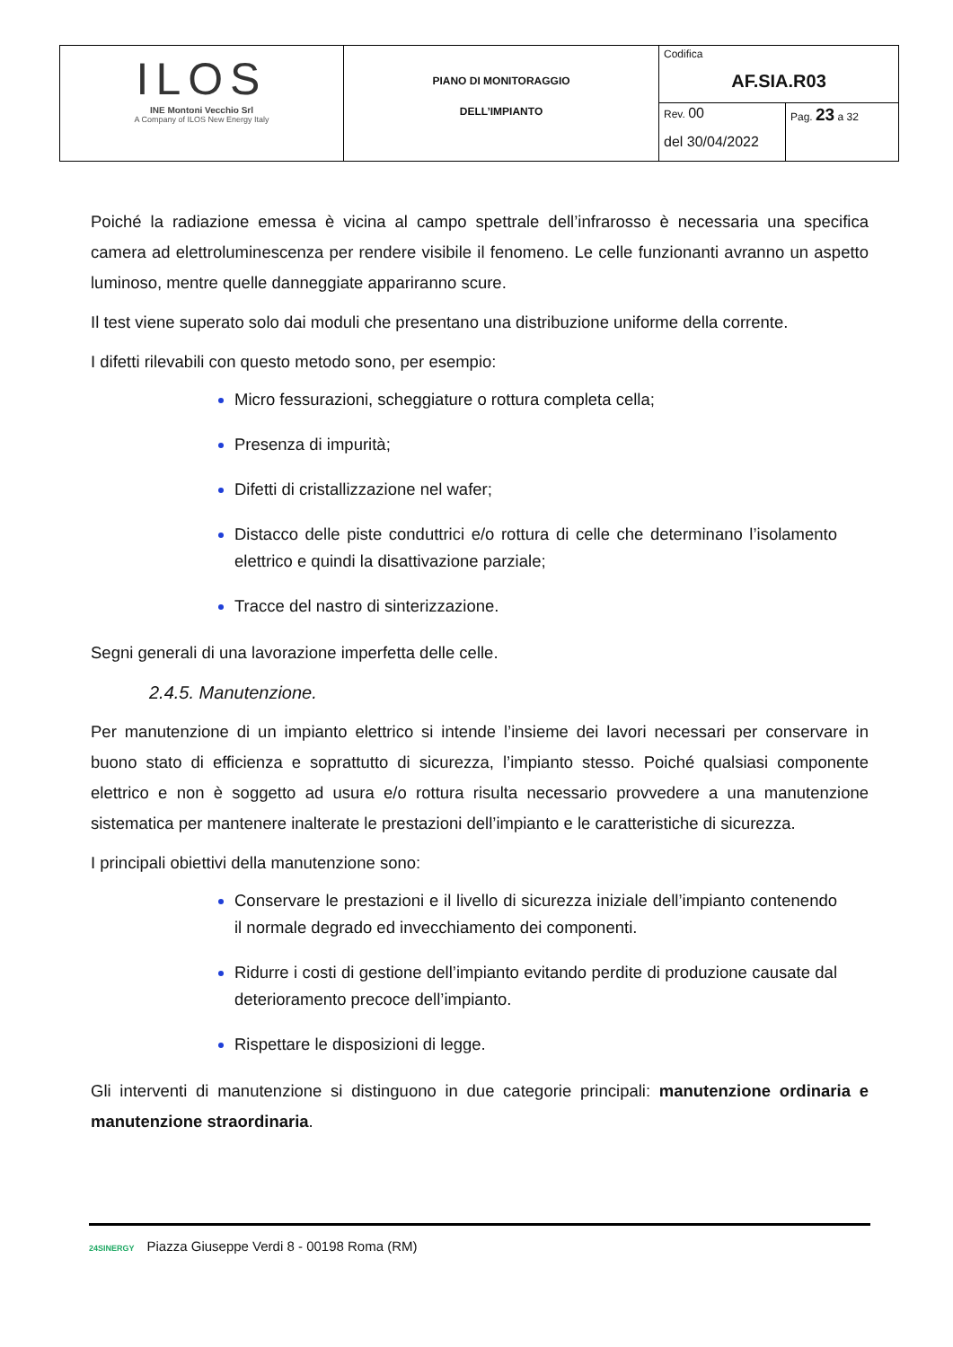| ILOS INE Montoni Vecchio Srl A Company of ILOS New Energy Italy | PIANO DI MONITORAGGIO DELL’IMPIANTO | Codifica AF.SIA.R03 | |
| | | Rev. 00 del 30/04/2022 | Pag. 23 a 32 |
Poiché la radiazione emessa è vicina al campo spettrale dell’infrarosso è necessaria una specifica camera ad elettroluminescenza per rendere visibile il fenomeno. Le celle funzionanti avranno un aspetto luminoso, mentre quelle danneggiate appariranno scure.
Il test viene superato solo dai moduli che presentano una distribuzione uniforme della corrente.
I difetti rilevabili con questo metodo sono, per esempio:
Micro fessurazioni, scheggiature o rottura completa cella;
Presenza di impurità;
Difetti di cristallizzazione nel wafer;
Distacco delle piste conduttrici e/o rottura di celle che determinano l’isolamento elettrico e quindi la disattivazione parziale;
Tracce del nastro di sinterizzazione.
Segni generali di una lavorazione imperfetta delle celle.
2.4.5. Manutenzione.
Per manutenzione di un impianto elettrico si intende l’insieme dei lavori necessari per conservare in buono stato di efficienza e soprattutto di sicurezza, l’impianto stesso. Poiché qualsiasi componente elettrico e non è soggetto ad usura e/o rottura risulta necessario provvedere a una manutenzione sistematica per mantenere inalterate le prestazioni dell’impianto e le caratteristiche di sicurezza.
I principali obiettivi della manutenzione sono:
Conservare le prestazioni e il livello di sicurezza iniziale dell’impianto contenendo il normale degrado ed invecchiamento dei componenti.
Ridurre i costi di gestione dell’impianto evitando perdite di produzione causate dal deterioramento precoce dell’impianto.
Rispettare le disposizioni di legge.
Gli interventi di manutenzione si distinguono in due categorie principali: manutenzione ordinaria e manutenzione straordinaria.
24SINERGY Piazza Giuseppe Verdi 8 - 00198 Roma (RM)